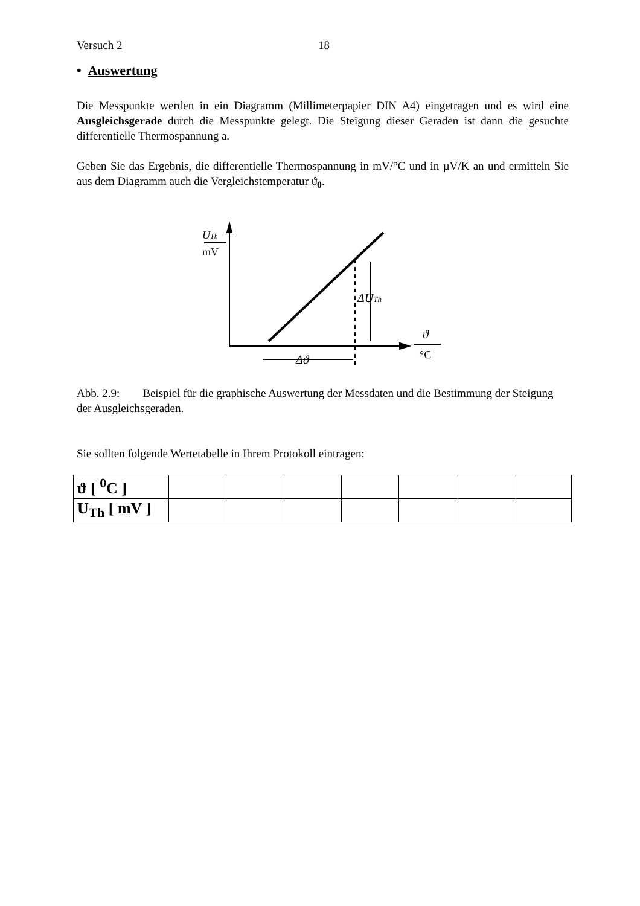Versuch 2 18
• Auswertung
Die Messpunkte werden in ein Diagramm (Millimeterpapier DIN A4) eingetragen und es wird eine Ausgleichsgerade durch die Messpunkte gelegt. Die Steigung dieser Geraden ist dann die gesuchte differentielle Thermospannung a.
Geben Sie das Ergebnis, die differentielle Thermospannung in mV/°C und in µV/K an und ermitteln Sie aus dem Diagramm auch die Vergleichstemperatur ϑ<sub>0</sub>.
UTh
mV
ΔUTh
Δϑ
ϑ
°C
Abb. 2.9: Beispiel für die graphische Auswertung der Messdaten und die Bestimmung der Steigung der Ausgleichsgeraden.
Sie sollten folgende Wertetabelle in Ihrem Protokoll eintragen:
| ϑ [ <sup>0</sup>C ] | | | | | | | |
| U<sub>Th</sub> [ mV ] | | | | | | | |